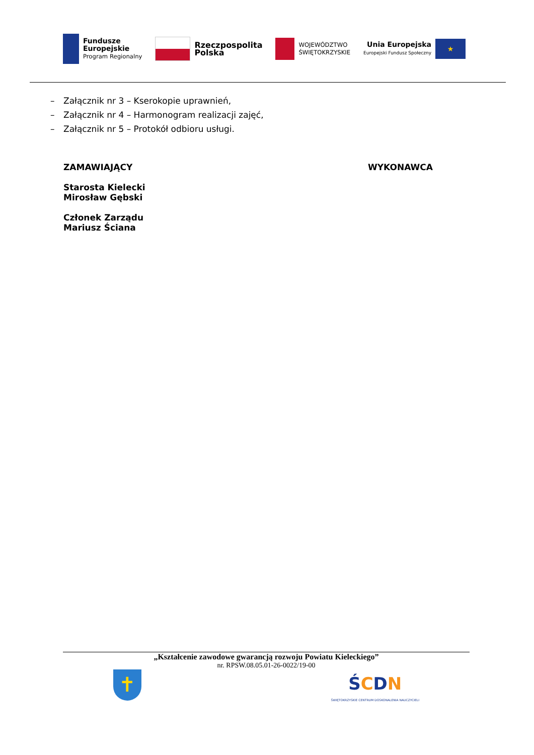Fundusze
Europejskie
Program Regionalny
Rzeczpospolita
Polska
WOJEWÓDZTWO
ŚWIĘTOKRZYSKIE
Unia Europejska
Europejski Fundusz Społeczny
★
– Załącznik nr 3 – Kserokopie uprawnień,
– Załącznik nr 4 – Harmonogram realizacji zajęć,
– Załącznik nr 5 – Protokół odbioru usługi.
ZAMAWIAJĄCY
Starosta Kielecki
Mirosław Gębski
Członek Zarządu
Mariusz Ściana
WYKONAWCA
„Kształcenie zawodowe gwarancją rozwoju Powiatu Kieleckiego”
nr. RPSW.08.05.01-26-0022/19-00
✝
ŚCDN
ŚWIĘTOKRZYSKIE CENTRUM DOSKONALENIA NAUCZYCIELI